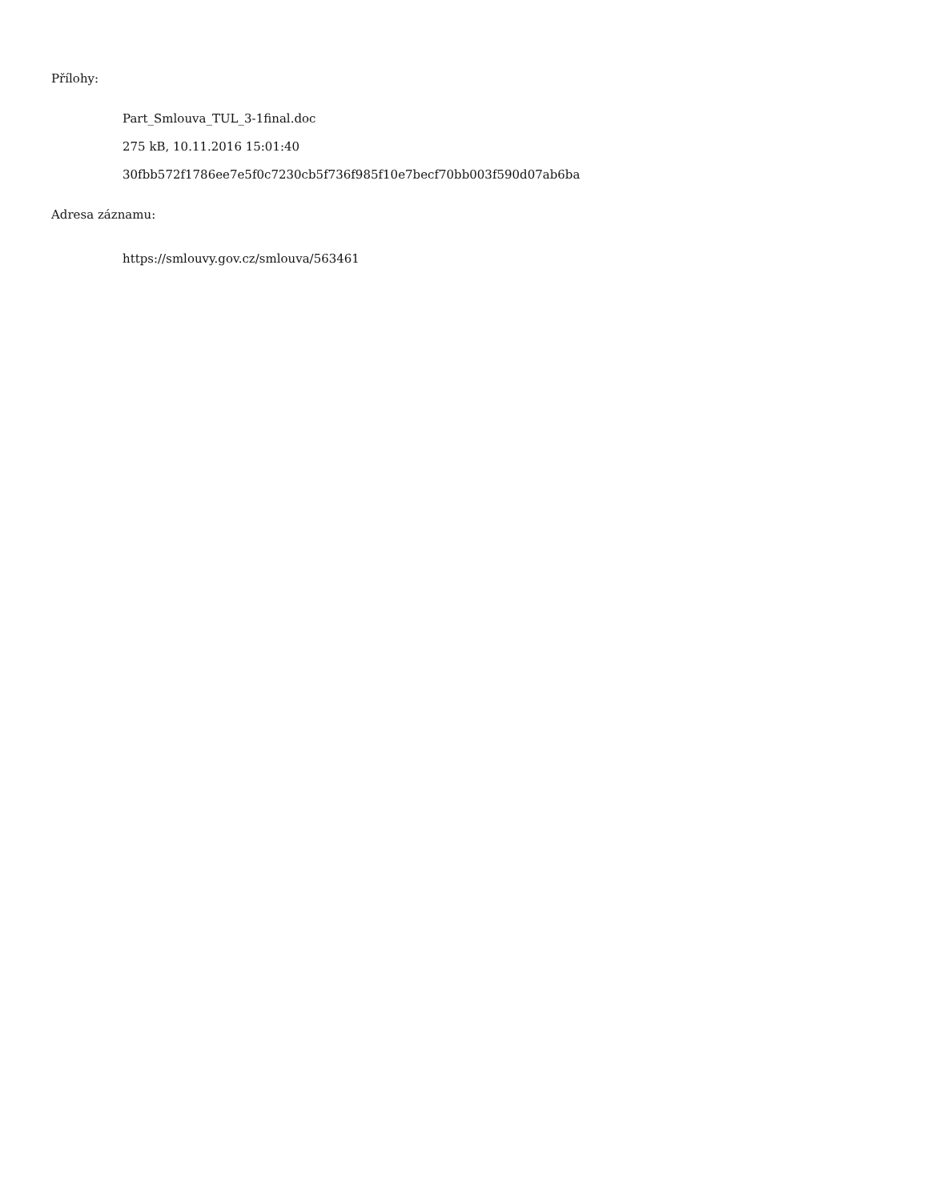Přílohy:
Part_Smlouva_TUL_3-1final.doc
275 kB, 10.11.2016 15:01:40
30fbb572f1786ee7e5f0c7230cb5f736f985f10e7becf70bb003f590d07ab6ba
Adresa záznamu:
https://smlouvy.gov.cz/smlouva/563461